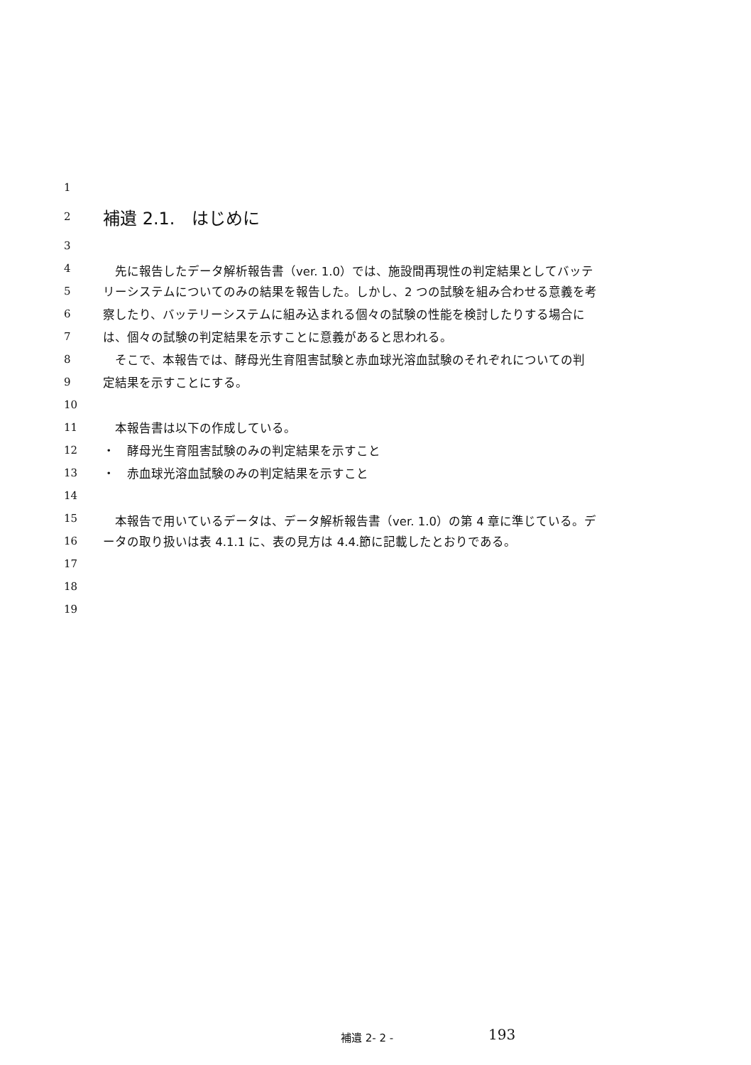1
2 補遺 2.1.　はじめに
3
4　先に報告したデータ解析報告書（ver. 1.0）では、施設間再現性の判定結果としてバッテ
5 リーシステムについてのみの結果を報告した。しかし、2 つの試験を組み合わせる意義を考
6 察したり、バッテリーシステムに組み込まれる個々の試験の性能を検討したりする場合に
7 は、個々の試験の判定結果を示すことに意義があると思われる。
8　そこで、本報告では、酵母光生育阻害試験と赤血球光溶血試験のそれぞれについての判
9 定結果を示すことにする。
10
11　本報告書は以下の作成している。
12 ・　酵母光生育阻害試験のみの判定結果を示すこと
13 ・　赤血球光溶血試験のみの判定結果を示すこと
14
15　本報告で用いているデータは、データ解析報告書（ver. 1.0）の第 4 章に準じている。デ
16 ータの取り扱いは表 4.1.1 に、表の見方は 4.4.節に記載したとおりである。
17
18
19
補遺 2- 2 - 193